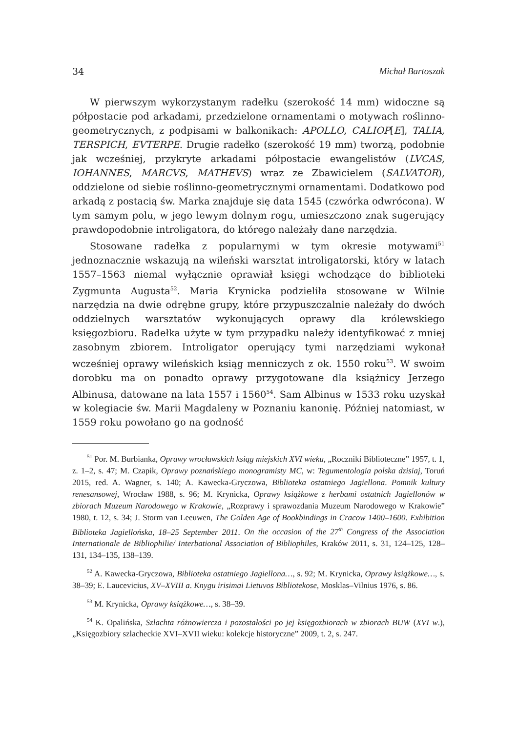34 Michał Bartoszak
W pierwszym wykorzystanym radełku (szerokość 14 mm) widoczne są półpostacie pod arkadami, przedzielone ornamentami o motywach roślinno-geometrycznych, z podpisami w balkonikach: APOLLO, CALIOP[E], TALIA, TERSPICH, EVTERPE. Drugie radełko (szerokość 19 mm) tworzą, podobnie jak wcześniej, przykryte arkadami półpostacie ewangelistów (LVCAS, IOHANNES, MARCVS, MATHEVS) wraz ze Zbawicielem (SALVATOR), oddzielone od siebie roślinno-geometrycznymi ornamentami. Dodatkowo pod arkadą z postacią św. Marka znajduje się data 1545 (czwórka odwrócona). W tym samym polu, w jego lewym dolnym rogu, umieszczono znak sugerujący prawdopodobnie introligatora, do którego należały dane narzędzia.
Stosowane radełka z popularnymi w tym okresie motywami<sup>51</sup> jednoznacznie wskazują na wileński warsztat introligatorski, który w latach 1557–1563 niemal wyłącznie oprawiał księgi wchodzące do biblioteki Zygmunta Augusta<sup>52</sup>. Maria Krynicka podzieliła stosowane w Wilnie narzędzia na dwie odrębne grupy, które przypuszczalnie należały do dwóch oddzielnych warsztatów wykonujących oprawy dla królewskiego księgozbioru. Radełka użyte w tym przypadku należy identyfikować z mniej zasobnym zbiorem. Introligator operujący tymi narzędziami wykonał wcześniej oprawy wileńskich ksiąg menniczych z ok. 1550 roku<sup>53</sup>. W swoim dorobku ma on ponadto oprawy przygotowane dla książnicy Jerzego Albinusa, datowane na lata 1557 i 1560<sup>54</sup>. Sam Albinus w 1533 roku uzyskał w kolegiacie św. Marii Magdaleny w Poznaniu kanonię. Później natomiast, w 1559 roku powołano go na godność
<sup>51</sup> Por. M. Burbianka, Oprawy wrocławskich ksiąg miejskich XVI wieku, „Roczniki Biblioteczne” 1957, t. 1, z. 1–2, s. 47; M. Czapik, Oprawy poznańskiego monogramisty MC, w: Tegumentologia polska dzisiaj, Toruń 2015, red. A. Wagner, s. 140; A. Kawecka-Gryczowa, Biblioteka ostatniego Jagiellona. Pomnik kultury renesansowej, Wrocław 1988, s. 96; M. Krynicka, Oprawy książkowe z herbami ostatnich Jagiellonów w zbiorach Muzeum Narodowego w Krakowie, „Rozprawy i sprawozdania Muzeum Narodowego w Krakowie” 1980, t. 12, s. 34; J. Storm van Leeuwen, The Golden Age of Bookbindings in Cracow 1400–1600. Exhibition Biblioteka Jagiellońska, 18–25 September 2011. On the occasion of the 27<sup>th</sup> Congress of the Association Internationale de Bibliophilie/ Interbational Association of Bibliophiles, Kraków 2011, s. 31, 124–125, 128–131, 134–135, 138–139.
<sup>52</sup> A. Kawecka-Gryczowa, Biblioteka ostatniego Jagiellona…, s. 92; M. Krynicka, Oprawy książkowe…, s. 38–39; E. Laucevicius, XV–XVIII a. Knygu irisimai Lietuvos Bibliotekose, Mosklas–Vilnius 1976, s. 86.
<sup>53</sup> M. Krynicka, Oprawy książkowe…, s. 38–39.
<sup>54</sup> K. Opalińska, Szlachta różnowiercza i pozostałości po jej księgozbiorach w zbiorach BUW (XVI w.), „Księgozbiory szlacheckie XVI–XVII wieku: kolekcje historyczne” 2009, t. 2, s. 247.